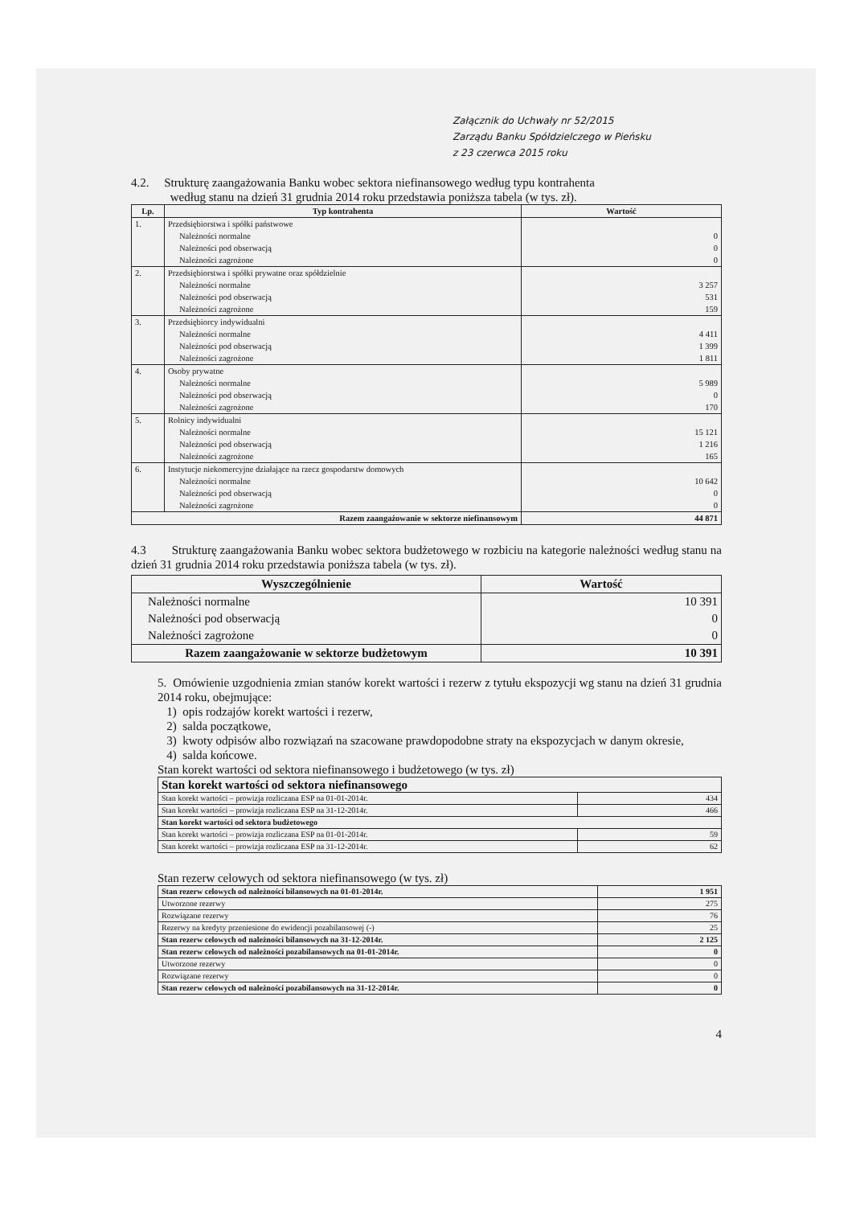Załącznik do Uchwały nr 52/2015
Zarządu Banku Spółdzielczego w Pieńsku
z 23 czerwca 2015 roku
4.2. Strukturę zaangażowania Banku wobec sektora niefinansowego według typu kontrahenta
według stanu na dzień 31 grudnia 2014 roku przedstawia poniższa tabela (w tys. zł).
| Lp. | Typ kontrahenta | Wartość |
| --- | --- | --- |
| 1. | Przedsiębiorstwa i spółki państwowe Należności normalne Należności pod obserwacją Należności zagrożone | 0 0 0 |
| 2. | Przedsiębiorstwa i spółki prywatne oraz spółdzielnie Należności normalne Należności pod obserwacją Należności zagrożone | 3 257 531 159 |
| 3. | Przedsiębiorcy indywidualni Należności normalne Należności pod obserwacją Należności zagrożone | 4 411 1 399 1 811 |
| 4. | Osoby prywatne Należności normalne Należności pod obserwacją Należności zagrożone | 5 989 0 170 |
| 5. | Rolnicy indywidualni Należności normalne Należności pod obserwacją Należności zagrożone | 15 121 1 216 165 |
| 6. | Instytucje niekomercyjne działające na rzecz gospodarstw domowych Należności normalne Należności pod obserwacją Należności zagrożone | 10 642 0 0 |
| Razem zaangażowanie w sektorze niefinansowym | | 44 871 |
4.3 Strukturę zaangażowania Banku wobec sektora budżetowego w rozbiciu na kategorie należności według stanu na dzień 31 grudnia 2014 roku przedstawia poniższa tabela (w tys. zł).
| Wyszczególnienie | Wartość |
| --- | --- |
| Należności normalne Należności pod obserwacją Należności zagrożone | 10 391 0 0 |
| Razem zaangażowanie w sektorze budżetowym | 10 391 |
5. Omówienie uzgodnienia zmian stanów korekt wartości i rezerw z tytułu ekspozycji wg stanu na dzień 31 grudnia 2014 roku, obejmujące:
1) opis rodzajów korekt wartości i rezerw,
2) salda początkowe,
3) kwoty odpisów albo rozwiązań na szacowane prawdopodobne straty na ekspozycjach w danym okresie,
4) salda końcowe.
Stan korekt wartości od sektora niefinansowego i budżetowego (w tys. zł)
| Stan korekt wartości od sektora niefinansowego | |
| Stan korekt wartości – prowizja rozliczana ESP na 01-01-2014r. | 434 |
| Stan korekt wartości – prowizja rozliczana ESP na 31-12-2014r. | 466 |
| Stan korekt wartości od sektora budżetowego | |
| Stan korekt wartości – prowizja rozliczana ESP na 01-01-2014r. | 59 |
| Stan korekt wartości – prowizja rozliczana ESP na 31-12-2014r. | 62 |
Stan rezerw celowych od sektora niefinansowego (w tys. zł)
| Stan rezerw celowych od należności bilansowych na 01-01-2014r. | 1 951 |
| Utworzone rezerwy | 275 |
| Rozwiązane rezerwy | 76 |
| Rezerwy na kredyty przeniesione do ewidencji pozabilansowej (-) | 25 |
| Stan rezerw celowych od należności bilansowych na 31-12-2014r. | 2 125 |
| Stan rezerw celowych od należności pozabilansowych na 01-01-2014r. | 0 |
| Utworzone rezerwy | 0 |
| Rozwiązane rezerwy | 0 |
| Stan rezerw celowych od należności pozabilansowych na 31-12-2014r. | 0 |
4